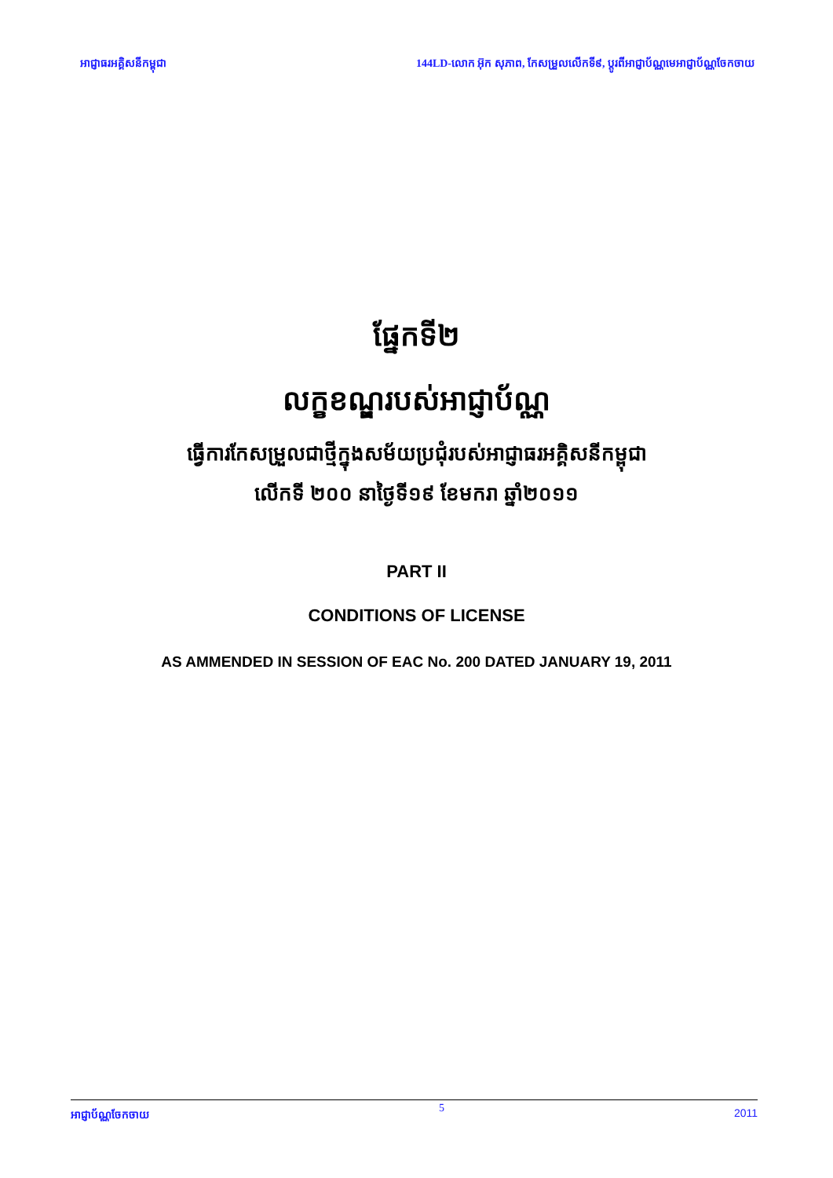អាជ្ញាធរអគ្គិសនីកម្ពុជា 144LD-លោក អ៊ុក សុភាព, កែសម្រួលលើកទី៩, ប្តូរពីអាជ្ញាប័ណ្ណមេអាជ្ញាប័ណ្ណចែកចាយ
ផ្នែកទី២
លក្ខខណ្ឌរបស់អាជ្ញាប័ណ្ណ
ធ្វើការកែសម្រួលជាថ្មីក្នុងសម័យប្រជុំរបស់អាជ្ញាធរអគ្គិសនីកម្ពុជា
លើកទី ២០០ នាថ្ងៃទី១៩ ខែមករា ឆ្នាំ២០១១
PART II
CONDITIONS OF LICENSE
AS AMMENDED IN SESSION OF EAC No. 200 DATED JANUARY 19, 2011
អាជ្ញាប័ណ្ណចែកចាយ 5 2011